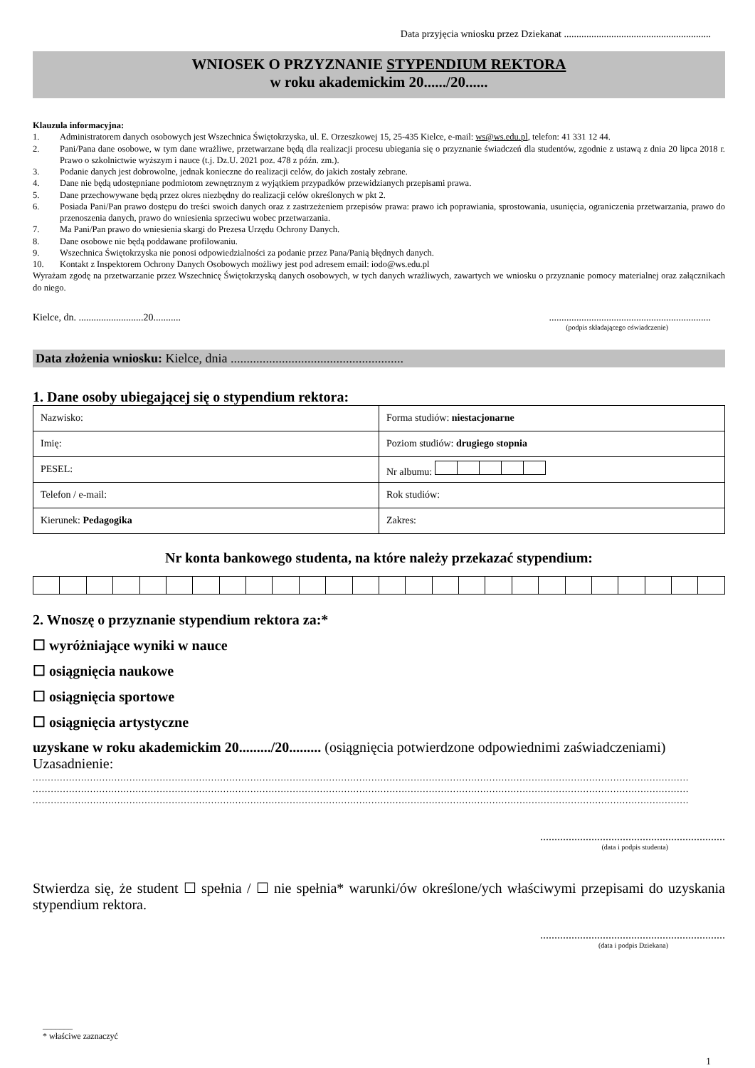Data przyjęcia wniosku przez Dziekanat ...........................................................
WNIOSEK O PRZYZNANIE STYPENDIUM REKTORA
w roku akademickim 20....../20......
Klauzula informacyjna:
1. Administratorem danych osobowych jest Wszechnica Świętokrzyska, ul. E. Orzeszkowej 15, 25-435 Kielce, e-mail: ws@ws.edu.pl, telefon: 41 331 12 44.
2. Pani/Pana dane osobowe, w tym dane wrażliwe, przetwarzane będą dla realizacji procesu ubiegania się o przyznanie świadczeń dla studentów, zgodnie z ustawą z dnia 20 lipca 2018 r. Prawo o szkolnictwie wyższym i nauce (t.j. Dz.U. 2021 poz. 478 z późn. zm.).
3. Podanie danych jest dobrowolne, jednak konieczne do realizacji celów, do jakich zostały zebrane.
4. Dane nie będą udostępniane podmiotom zewnętrznym z wyjątkiem przypadków przewidzianych przepisami prawa.
5. Dane przechowywane będą przez okres niezbędny do realizacji celów określonych w pkt 2.
6. Posiada Pani/Pan prawo dostępu do treści swoich danych oraz z zastrzeżeniem przepisów prawa: prawo ich poprawiania, sprostowania, usunięcia, ograniczenia przetwarzania, prawo do przenoszenia danych, prawo do wniesienia sprzeciwu wobec przetwarzania.
7. Ma Pani/Pan prawo do wniesienia skargi do Prezesa Urzędu Ochrony Danych.
8. Dane osobowe nie będą poddawane profilowaniu.
9. Wszechnica Świętokrzyska nie ponosi odpowiedzialności za podanie przez Pana/Panią błędnych danych.
10. Kontakt z Inspektorem Ochrony Danych Osobowych możliwy jest pod adresem email: iodo@ws.edu.pl
Wyrażam zgodę na przetwarzanie przez Wszechnicę Świętokrzyską danych osobowych, w tych danych wrażliwych, zawartych we wniosku o przyznanie pomocy materialnej oraz załącznikach do niego.
Kielce, dn. ..........................20............................................................................
(podpis składającego oświadczenie)
Data złożenia wniosku: Kielce, dnia ......................................................
1. Dane osoby ubiegającej się o stypendium rektora:
| Nazwisko: | Forma studiów: niestacjonarne |
| Imię: | Poziom studiów: drugiego stopnia |
| PESEL: | Nr albumu: |
| Telefon / e-mail: | Rok studiów: |
| Kierunek: Pedagogika | Zakres: |
Nr konta bankowego studenta, na które należy przekazać stypendium:
2. Wnoszę o przyznanie stypendium rektora za:*
☐ wyróżniające wyniki w nauce
☐ osiągnięcia naukowe
☐ osiągnięcia sportowe
☐ osiągnięcia artystyczne
uzyskane w roku akademickim 20........./20......... (osiągnięcia potwierdzone odpowiednimi zaświadczeniami)
Uzasadnienie:
.........................................................................................................................................................................................................................
.........................................................................................................................................................................................................................
.........................................................................................................................................................................................................................
.................................................................
(data i podpis studenta)
Stwierdza się, że student ☐ spełnia / ☐ nie spełnia* warunki/ów określone/ych właściwymi przepisami do uzyskania stypendium rektora.
.................................................................
(data i podpis Dziekana)
_______
* właściwe zaznaczyć
1